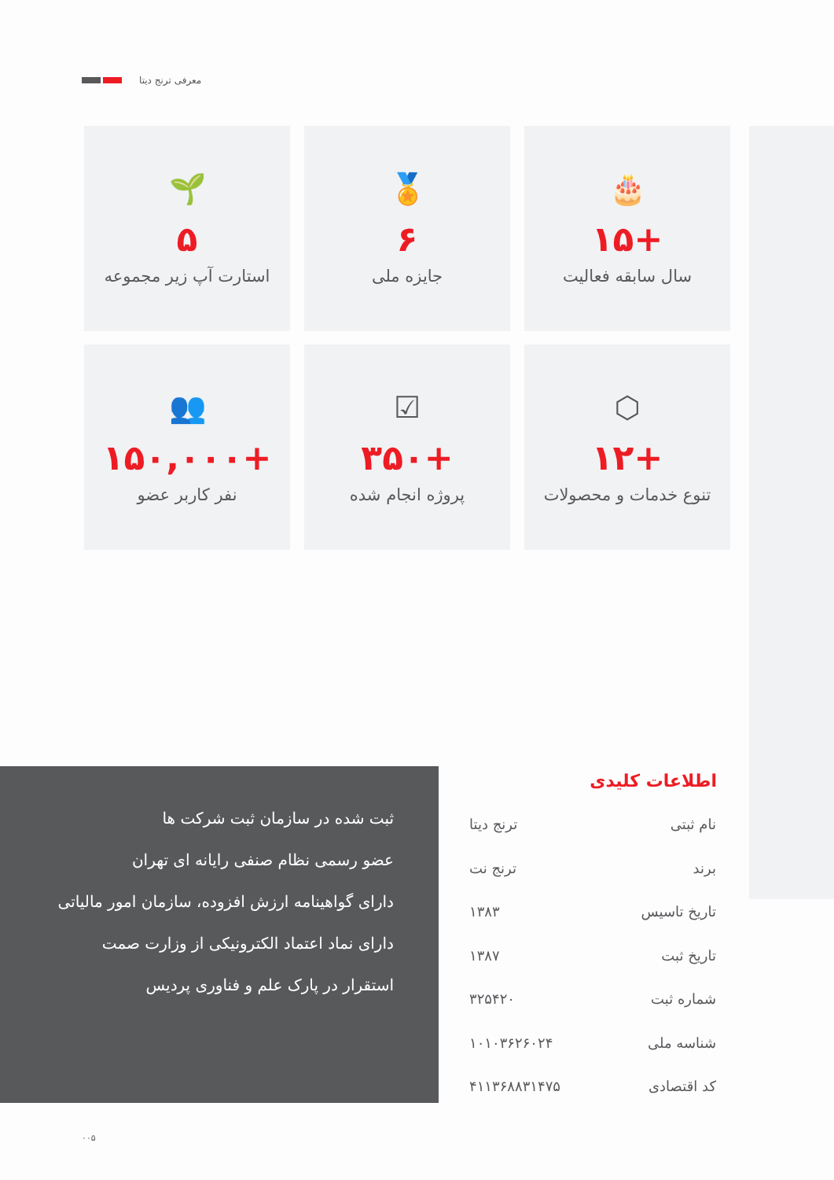معرفی ترنج دیتا
🎂
+۱۵
سال سابقه فعالیت
🏅
۶
جایزه ملی
🌱
۵
استارت آپ زیر مجموعه
⬡
+۱۲
تنوع خدمات و محصولات
☑
+۳۵۰
پروژه انجام شده
👥
+۱۵۰,۰۰۰
نفر کاربر عضو
ثبت شده در سازمان ثبت شرکت ها
عضو رسمی نظام صنفی رایانه ای تهران
دارای گواهینامه ارزش افزوده، سازمان امور مالیاتی
دارای نماد اعتماد الکترونیکی از وزارت صمت
استقرار در پارک علم و فناوری پردیس
اطلاعات کلیدی
| نام ثبتی | ترنج دیتا |
| برند | ترنج نت |
| تاریخ تاسیس | ۱۳۸۳ |
| تاریخ ثبت | ۱۳۸۷ |
| شماره ثبت | ۳۲۵۴۲۰ |
| شناسه ملی | ۱۰۱۰۳۶۲۶۰۲۴ |
| کد اقتصادی | ۴۱۱۳۶۸۸۳۱۴۷۵ |
۰۰۵